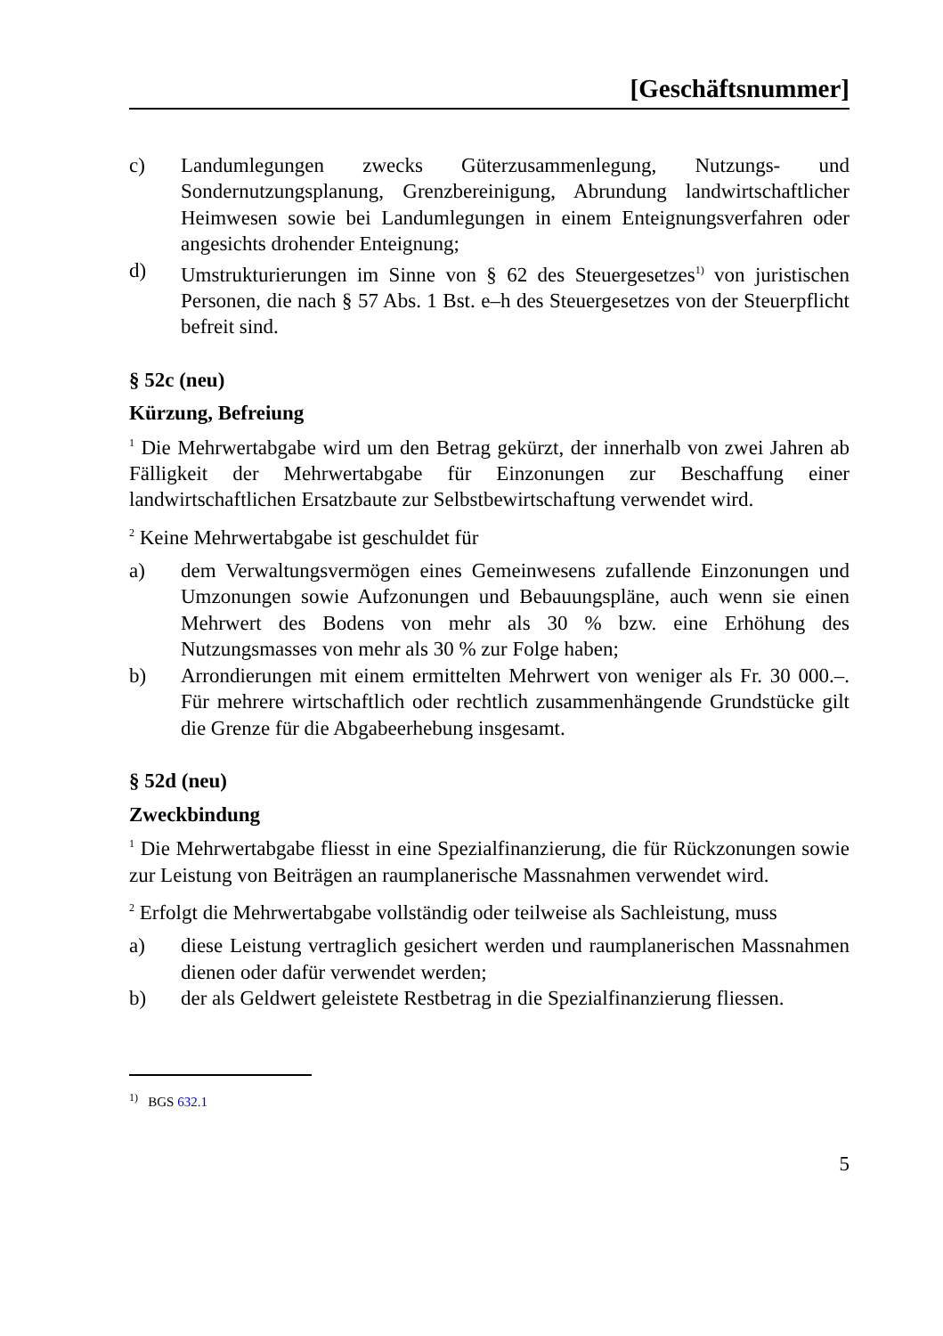[Geschäftsnummer]
c) Landumlegungen zwecks Güterzusammenlegung, Nutzungs- und Sondernutzungsplanung, Grenzbereinigung, Abrundung landwirtschaftlicher Heimwesen sowie bei Landumlegungen in einem Enteignungsverfahren oder angesichts drohender Enteignung;
d) Umstrukturierungen im Sinne von § 62 des Steuergesetzes<sup>1)</sup> von juristischen Personen, die nach § 57 Abs. 1 Bst. e–h des Steuergesetzes von der Steuerpflicht befreit sind.
§ 52c (neu)
Kürzung, Befreiung
<sup>1</sup> Die Mehrwertabgabe wird um den Betrag gekürzt, der innerhalb von zwei Jahren ab Fälligkeit der Mehrwertabgabe für Einzonungen zur Beschaffung einer landwirtschaftlichen Ersatzbaute zur Selbstbewirtschaftung verwendet wird.
<sup>2</sup> Keine Mehrwertabgabe ist geschuldet für
a) dem Verwaltungsvermögen eines Gemeinwesens zufallende Einzonungen und Umzonungen sowie Aufzonungen und Bebauungspläne, auch wenn sie einen Mehrwert des Bodens von mehr als 30 % bzw. eine Erhöhung des Nutzungsmasses von mehr als 30 % zur Folge haben;
b) Arrondierungen mit einem ermittelten Mehrwert von weniger als Fr. 30 000.–. Für mehrere wirtschaftlich oder rechtlich zusammenhängende Grundstücke gilt die Grenze für die Abgabeerhebung insgesamt.
§ 52d (neu)
Zweckbindung
<sup>1</sup> Die Mehrwertabgabe fliesst in eine Spezialfinanzierung, die für Rückzonungen sowie zur Leistung von Beiträgen an raumplanerische Massnahmen verwendet wird.
<sup>2</sup> Erfolgt die Mehrwertabgabe vollständig oder teilweise als Sachleistung, muss
a) diese Leistung vertraglich gesichert werden und raumplanerischen Massnahmen dienen oder dafür verwendet werden;
b) der als Geldwert geleistete Restbetrag in die Spezialfinanzierung fliessen.
<sup>1)</sup> BGS 632.1
5